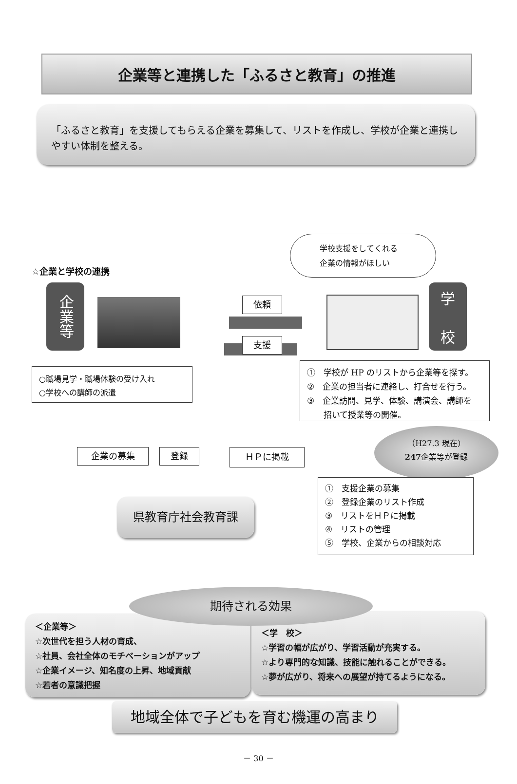企業等と連携した「ふるさと教育」の推進
「ふるさと教育」を支援してもらえる企業を募集して、リストを作成し、学校が企業と連携しやすい体制を整える。
学校支援をしてくれる
企業の情報がほしい
☆企業と学校の連携
企業等
依頼
支援
学
校
○職場見学・職場体験の受け入れ
○学校への講師の派遣
①　学校が HP のリストから企業等を探す。
②　企業の担当者に連絡し、打合せを行う。
③　企業訪問、見学、体験、講演会、講師を
　　招いて授業等の開催。
（H27.3 現在）
247企業等が登録
企業の募集 登録 ＨＰに掲載
県教育庁社会教育課
①　支援企業の募集
②　登録企業のリスト作成
③　リストをＨＰに掲載
④　リストの管理
⑤　学校、企業からの相談対応
＜企業等＞
☆次世代を担う人材の育成、
☆社員、会社全体のモチベーションがアップ
☆企業イメージ、知名度の上昇、地域貢献
☆若者の意識把握
＜学　校＞
☆学習の幅が広がり、学習活動が充実する。
☆より専門的な知識、技能に触れることができる。
☆夢が広がり、将来への展望が持てるようになる。
期待される効果
地域全体で子どもを育む機運の高まり
－ 30 －